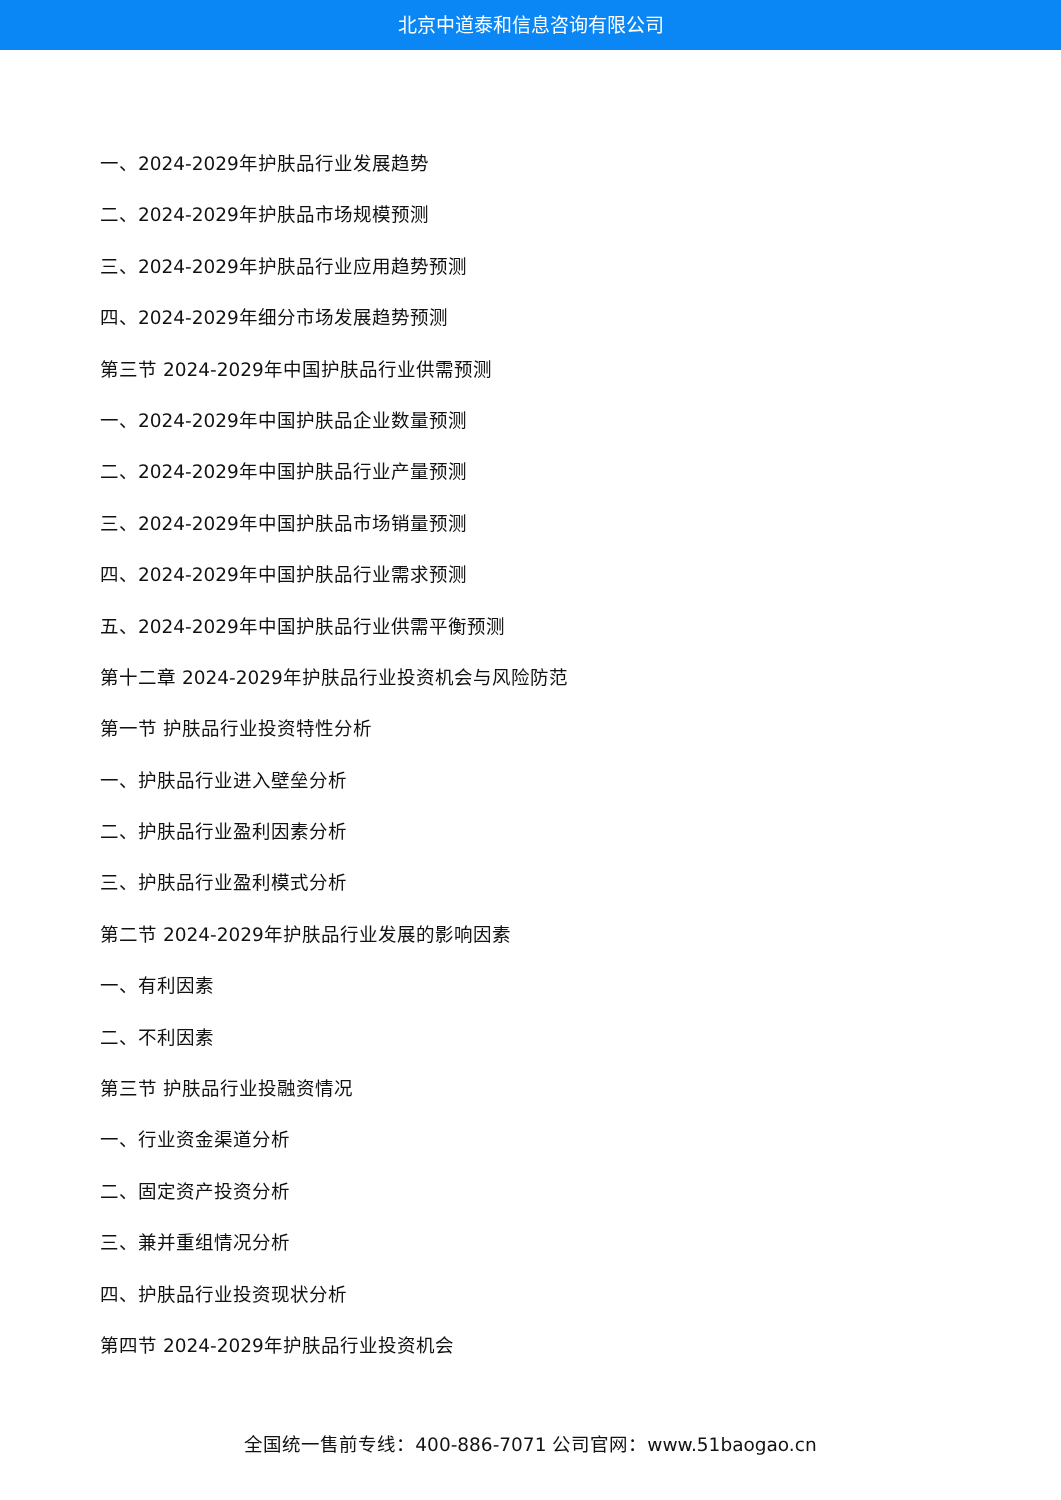北京中道泰和信息咨询有限公司
一、2024-2029年护肤品行业发展趋势
二、2024-2029年护肤品市场规模预测
三、2024-2029年护肤品行业应用趋势预测
四、2024-2029年细分市场发展趋势预测
第三节 2024-2029年中国护肤品行业供需预测
一、2024-2029年中国护肤品企业数量预测
二、2024-2029年中国护肤品行业产量预测
三、2024-2029年中国护肤品市场销量预测
四、2024-2029年中国护肤品行业需求预测
五、2024-2029年中国护肤品行业供需平衡预测
第十二章 2024-2029年护肤品行业投资机会与风险防范
第一节 护肤品行业投资特性分析
一、护肤品行业进入壁垒分析
二、护肤品行业盈利因素分析
三、护肤品行业盈利模式分析
第二节 2024-2029年护肤品行业发展的影响因素
一、有利因素
二、不利因素
第三节 护肤品行业投融资情况
一、行业资金渠道分析
二、固定资产投资分析
三、兼并重组情况分析
四、护肤品行业投资现状分析
第四节 2024-2029年护肤品行业投资机会
全国统一售前专线：400-886-7071 公司官网：www.51baogao.cn